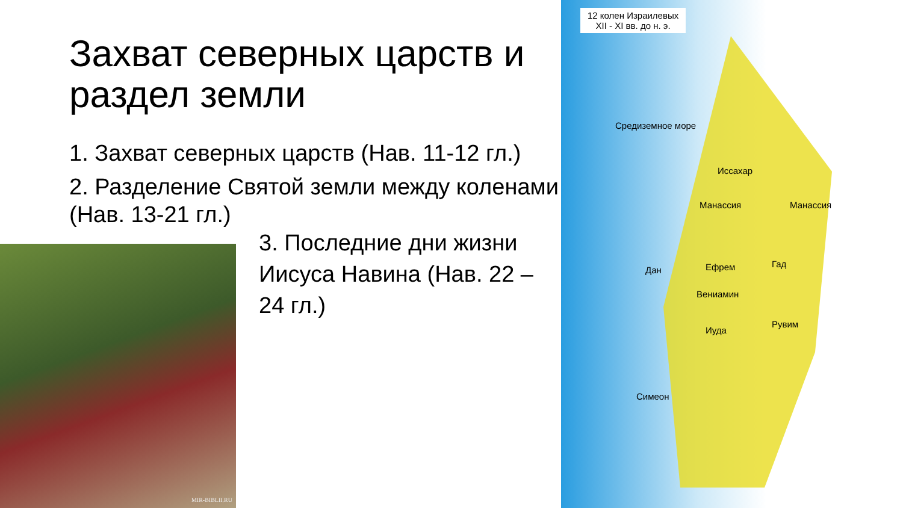12 колен Израилевых
XII - XI вв. до н. э.
Средиземное море
Манассия Манассия
Ефрем Гад
Иуда
Рувим
Симеон
Иссахар
Вениамин
Дан
Захват северных царств и раздел земли
1. Захват северных царств (Нав. 11-12 гл.)
2. Разделение Святой земли между коленами (Нав. 13-21 гл.)
3. Последние дни жизни Иисуса Навина (Нав. 22 – 24 гл.)
MIR-BIBLII.RU